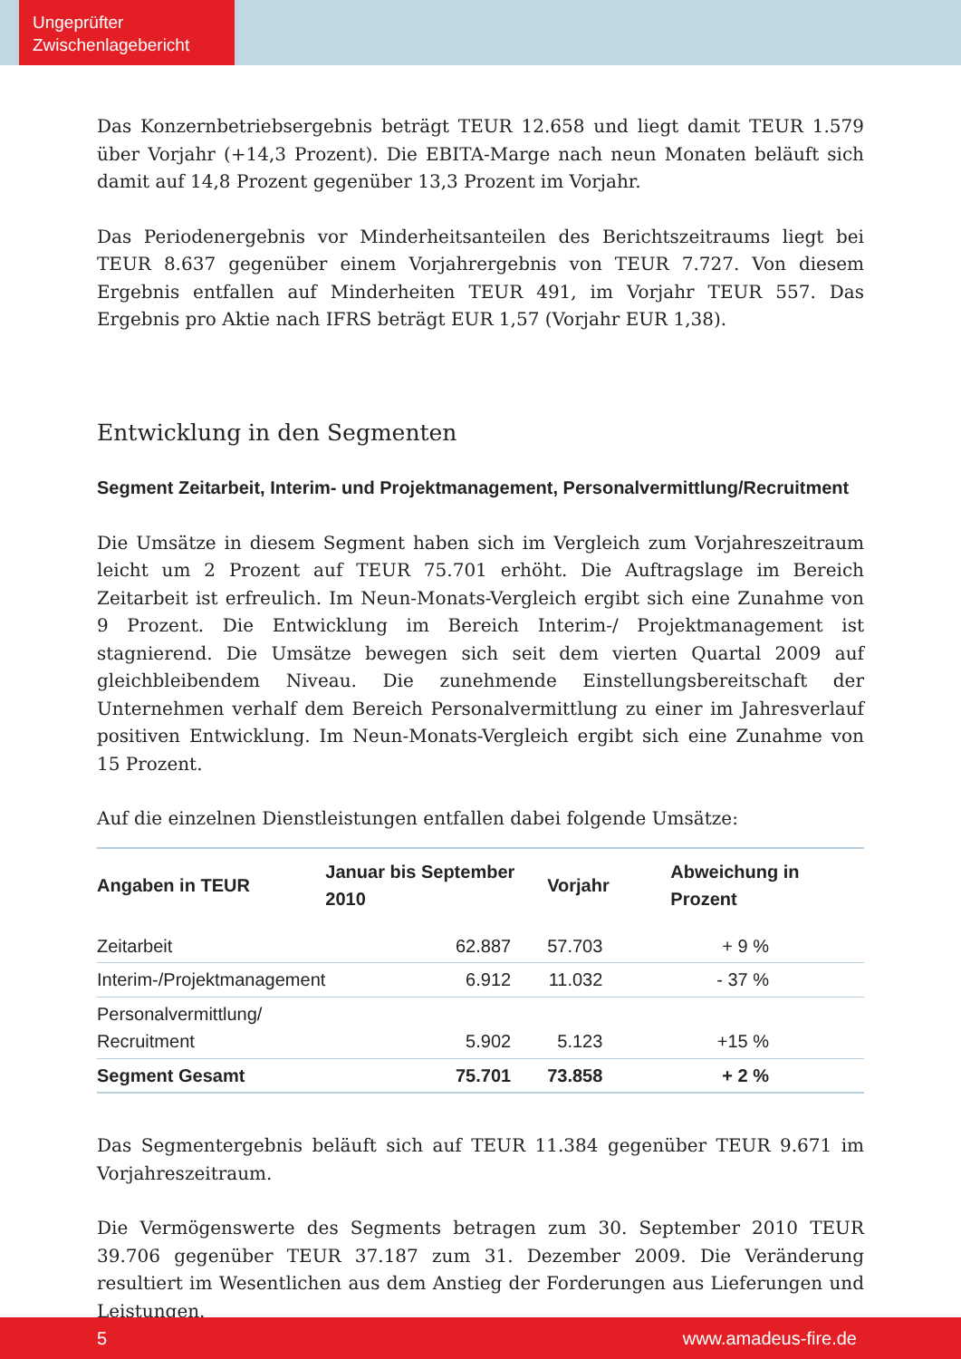Ungeprüfter
Zwischenlagebericht
Das Konzernbetriebsergebnis beträgt TEUR 12.658 und liegt damit TEUR 1.579 über Vorjahr (+14,3 Prozent). Die EBITA-Marge nach neun Monaten beläuft sich damit auf 14,8 Prozent gegenüber 13,3 Prozent im Vorjahr.
Das Periodenergebnis vor Minderheitsanteilen des Berichtszeitraums liegt bei TEUR 8.637 gegenüber einem Vorjahrergebnis von TEUR 7.727. Von diesem Ergebnis entfallen auf Minderheiten TEUR 491, im Vorjahr TEUR 557. Das Ergebnis pro Aktie nach IFRS beträgt EUR 1,57 (Vorjahr EUR 1,38).
Entwicklung in den Segmenten
Segment Zeitarbeit, Interim- und Projektmanagement, Personalvermittlung/Recruitment
Die Umsätze in diesem Segment haben sich im Vergleich zum Vorjahreszeitraum leicht um 2 Prozent auf TEUR 75.701 erhöht. Die Auftragslage im Bereich Zeitarbeit ist erfreulich. Im Neun-Monats-Vergleich ergibt sich eine Zunahme von 9 Prozent. Die Entwicklung im Bereich Interim-/ Projektmanagement ist stagnierend. Die Umsätze bewegen sich seit dem vierten Quartal 2009 auf gleichbleibendem Niveau. Die zunehmende Einstellungsbereitschaft der Unternehmen verhalf dem Bereich Personalvermittlung zu einer im Jahresverlauf positiven Entwicklung. Im Neun-Monats-Vergleich ergibt sich eine Zunahme von 15 Prozent.
Auf die einzelnen Dienstleistungen entfallen dabei folgende Umsätze:
| Angaben in TEUR | Januar bis September 2010 | Vorjahr | Abweichung in Prozent |
| --- | --- | --- | --- |
| Zeitarbeit | 62.887 | 57.703 | + 9 % |
| Interim-/Projektmanagement | 6.912 | 11.032 | - 37 % |
| Personalvermittlung/ Recruitment | 5.902 | 5.123 | +15 % |
| Segment Gesamt | 75.701 | 73.858 | + 2 % |
Das Segmentergebnis beläuft sich auf TEUR 11.384 gegenüber TEUR 9.671 im Vorjahreszeitraum.
Die Vermögenswerte des Segments betragen zum 30. September 2010 TEUR 39.706 gegenüber TEUR 37.187 zum 31. Dezember 2009. Die Veränderung resultiert im Wesentlichen aus dem Anstieg der Forderungen aus Lieferungen und Leistungen.
5 www.amadeus-fire.de